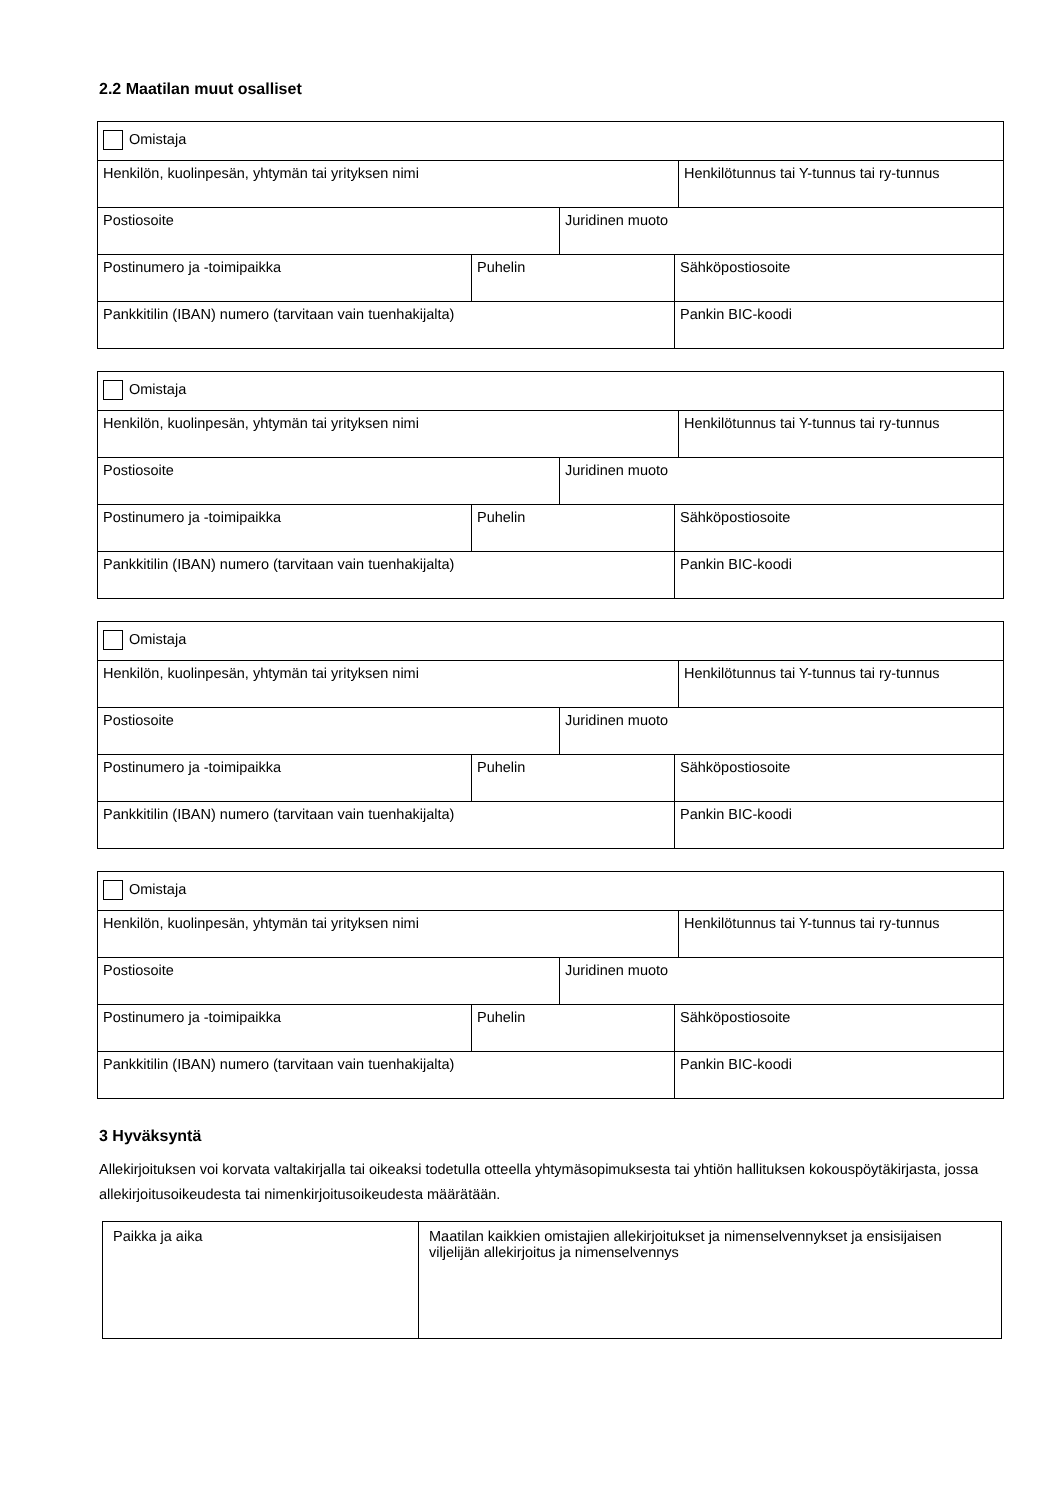2.2 Maatilan muut osalliset
| Omistaja | | | | |
| Henkilön, kuolinpesän, yhtymän tai yrityksen nimi | | | | Henkilötunnus tai Y-tunnus tai ry-tunnus |
| Postiosoite | | Juridinen muoto | | |
| Postinumero ja -toimipaikka | Puhelin | | Sähköpostiosoite | |
| Pankkitilin (IBAN) numero (tarvitaan vain tuenhakijalta) | | | Pankin BIC-koodi | |
| Omistaja | | | | |
| Henkilön, kuolinpesän, yhtymän tai yrityksen nimi | | | | Henkilötunnus tai Y-tunnus tai ry-tunnus |
| Postiosoite | | Juridinen muoto | | |
| Postinumero ja -toimipaikka | Puhelin | | Sähköpostiosoite | |
| Pankkitilin (IBAN) numero (tarvitaan vain tuenhakijalta) | | | Pankin BIC-koodi | |
| Omistaja | | | | |
| Henkilön, kuolinpesän, yhtymän tai yrityksen nimi | | | | Henkilötunnus tai Y-tunnus tai ry-tunnus |
| Postiosoite | | Juridinen muoto | | |
| Postinumero ja -toimipaikka | Puhelin | | Sähköpostiosoite | |
| Pankkitilin (IBAN) numero (tarvitaan vain tuenhakijalta) | | | Pankin BIC-koodi | |
| Omistaja | | | | |
| Henkilön, kuolinpesän, yhtymän tai yrityksen nimi | | | | Henkilötunnus tai Y-tunnus tai ry-tunnus |
| Postiosoite | | Juridinen muoto | | |
| Postinumero ja -toimipaikka | Puhelin | | Sähköpostiosoite | |
| Pankkitilin (IBAN) numero (tarvitaan vain tuenhakijalta) | | | Pankin BIC-koodi | |
3 Hyväksyntä
Allekirjoituksen voi korvata valtakirjalla tai oikeaksi todetulla otteella yhtymäsopimuksesta tai yhtiön hallituksen kokouspöytäkirjasta, jossa allekirjoitusoikeudesta tai nimenkirjoitusoikeudesta määrätään.
| Paikka ja aika | Maatilan kaikkien omistajien allekirjoitukset ja nimenselvennykset ja ensisijaisen viljelijän allekirjoitus ja nimenselvennys |